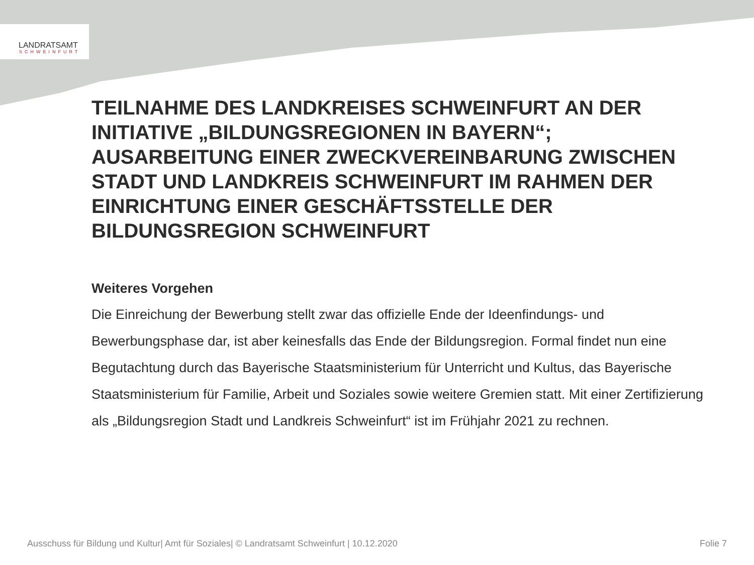LANDRATSAMT
SCHWEINFURT
TEILNAHME DES LANDKREISES SCHWEINFURT AN DER INITIATIVE „BILDUNGSREGIONEN IN BAYERN“; AUSARBEITUNG EINER ZWECKVEREINBARUNG ZWISCHEN STADT UND LANDKREIS SCHWEINFURT IM RAHMEN DER EINRICHTUNG EINER GESCHÄFTSSTELLE DER BILDUNGSREGION SCHWEINFURT
Weiteres Vorgehen
Die Einreichung der Bewerbung stellt zwar das offizielle Ende der Ideenfindungs- und Bewerbungsphase dar, ist aber keinesfalls das Ende der Bildungsregion. Formal findet nun eine Begutachtung durch das Bayerische Staatsministerium für Unterricht und Kultus, das Bayerische Staatsministerium für Familie, Arbeit und Soziales sowie weitere Gremien statt. Mit einer Zertifizierung als „Bildungsregion Stadt und Landkreis Schweinfurt“ ist im Frühjahr 2021 zu rechnen.
Ausschuss für Bildung und Kultur| Amt für Soziales| © Landratsamt Schweinfurt | 10.12.2020 Folie 7